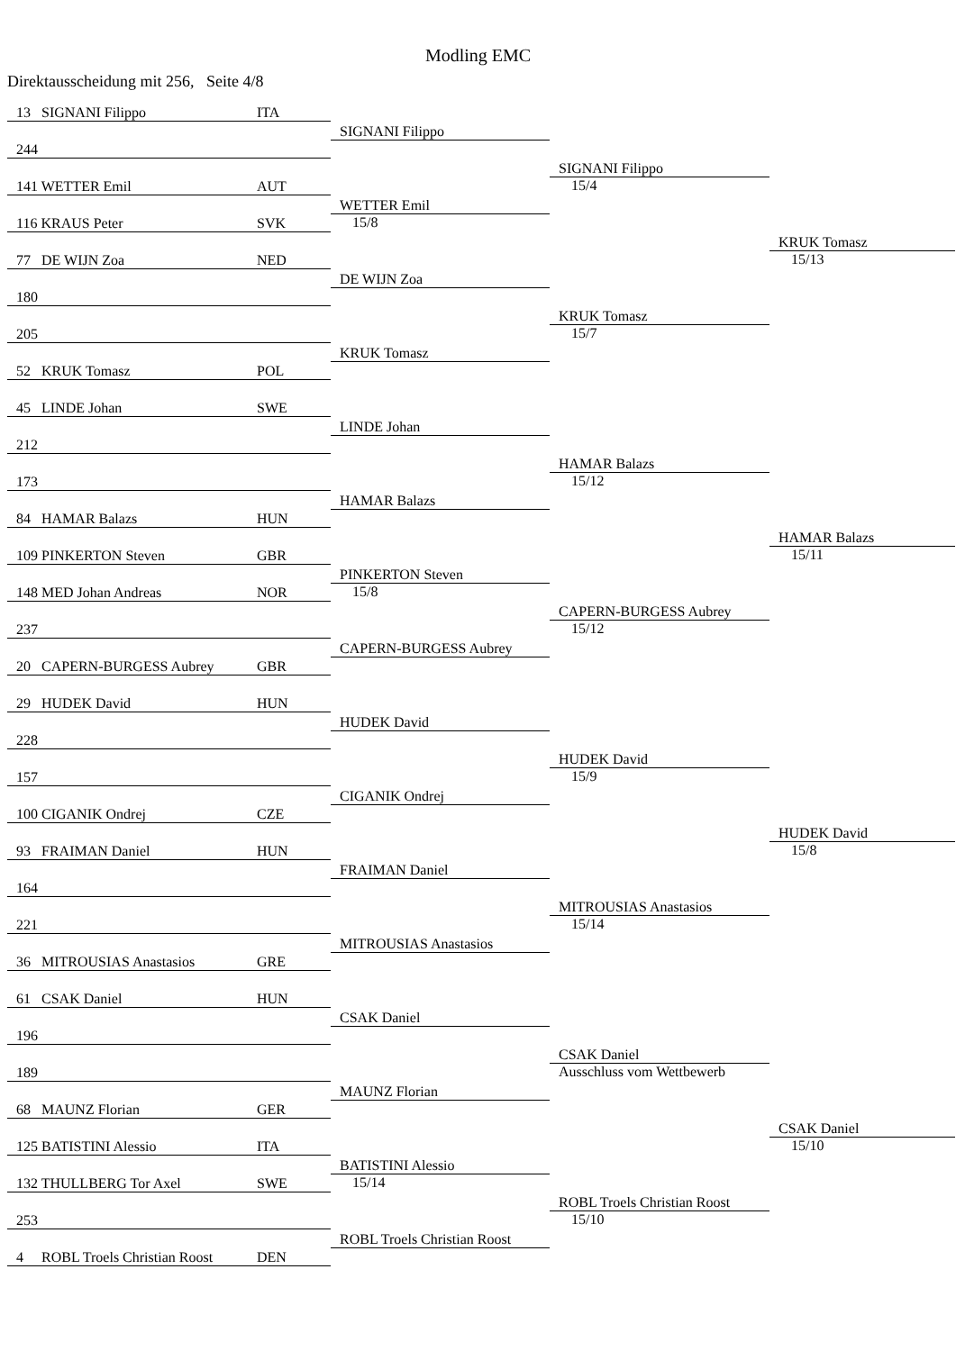Modling EMC
Direktausscheidung mit 256, Seite 4/8
| 13 SIGNANI Filippo | ITA | | | |
| | | SIGNANI Filippo | | |
| 244 | | | | |
| | | | SIGNANI Filippo | |
| 141 WETTER Emil | AUT | | 15/4 | |
| | | WETTER Emil | | |
| 116 KRAUS Peter | SVK | 15/8 | | |
| | | | | KRUK Tomasz |
| 77 DE WIJN Zoa | NED | | | 15/13 |
| | | DE WIJN Zoa | | |
| 180 | | | | |
| | | | KRUK Tomasz | |
| 205 | | | 15/7 | |
| | | KRUK Tomasz | | |
| 52 KRUK Tomasz | POL | | | |
| 45 LINDE Johan | SWE | | | |
| | | LINDE Johan | | |
| 212 | | | | |
| | | | HAMAR Balazs | |
| 173 | | | 15/12 | |
| | | HAMAR Balazs | | |
| 84 HAMAR Balazs | HUN | | | |
| | | | | HAMAR Balazs |
| 109 PINKERTON Steven | GBR | | | 15/11 |
| | | PINKERTON Steven | | |
| 148 MED Johan Andreas | NOR | 15/8 | | |
| | | | CAPERN-BURGESS Aubrey | |
| 237 | | | 15/12 | |
| | | CAPERN-BURGESS Aubrey | | |
| 20 CAPERN-BURGESS Aubrey | GBR | | | |
| 29 HUDEK David | HUN | | | |
| | | HUDEK David | | |
| 228 | | | | |
| | | | HUDEK David | |
| 157 | | | 15/9 | |
| | | CIGANIK Ondrej | | |
| 100 CIGANIK Ondrej | CZE | | | |
| | | | | HUDEK David |
| 93 FRAIMAN Daniel | HUN | | | 15/8 |
| | | FRAIMAN Daniel | | |
| 164 | | | | |
| | | | MITROUSIAS Anastasios | |
| 221 | | | 15/14 | |
| | | MITROUSIAS Anastasios | | |
| 36 MITROUSIAS Anastasios | GRE | | | |
| 61 CSAK Daniel | HUN | | | |
| | | CSAK Daniel | | |
| 196 | | | | |
| | | | CSAK Daniel | |
| 189 | | | Ausschluss vom Wettbewerb | |
| | | MAUNZ Florian | | |
| 68 MAUNZ Florian | GER | | | |
| | | | | CSAK Daniel |
| 125 BATISTINI Alessio | ITA | | | 15/10 |
| | | BATISTINI Alessio | | |
| 132 THULLBERG Tor Axel | SWE | 15/14 | | |
| | | | ROBL Troels Christian Roost | |
| 253 | | | 15/10 | |
| | | ROBL Troels Christian Roost | | |
| 4 ROBL Troels Christian Roost | DEN | | | |